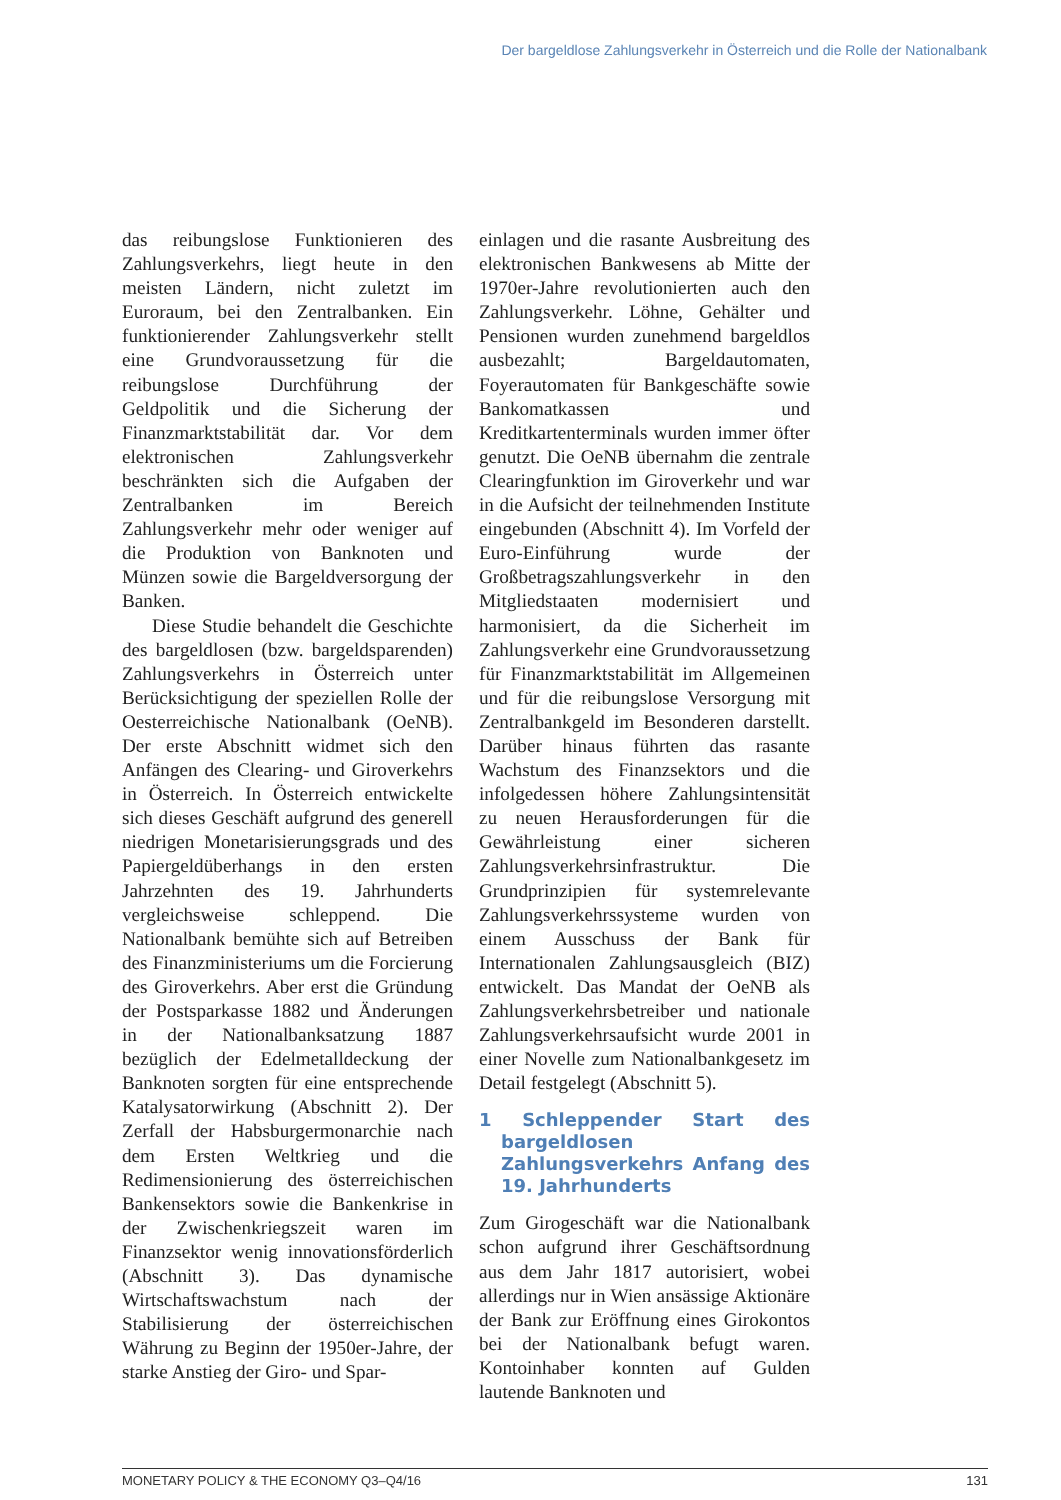Der bargeldlose Zahlungsverkehr in Österreich und die Rolle der Nationalbank
das reibungslose Funktionieren des Zahlungsverkehrs, liegt heute in den meisten Ländern, nicht zuletzt im Euroraum, bei den Zentralbanken. Ein funktionierender Zahlungsverkehr stellt eine Grundvoraussetzung für die reibungslose Durchführung der Geldpolitik und die Sicherung der Finanzmarktstabilität dar. Vor dem elektronischen Zahlungsverkehr beschränkten sich die Aufgaben der Zentralbanken im Bereich Zahlungsverkehr mehr oder weniger auf die Produktion von Banknoten und Münzen sowie die Bargeldversorgung der Banken.
Diese Studie behandelt die Geschichte des bargeldlosen (bzw. bargeldsparenden) Zahlungsverkehrs in Österreich unter Berücksichtigung der speziellen Rolle der Oesterreichische Nationalbank (OeNB). Der erste Abschnitt widmet sich den Anfängen des Clearing- und Giroverkehrs in Österreich. In Österreich entwickelte sich dieses Geschäft aufgrund des generell niedrigen Monetarisierungsgrads und des Papiergeldüberhangs in den ersten Jahrzehnten des 19. Jahrhunderts vergleichsweise schleppend. Die Nationalbank bemühte sich auf Betreiben des Finanzministeriums um die Forcierung des Giroverkehrs. Aber erst die Gründung der Postsparkasse 1882 und Änderungen in der Nationalbanksatzung 1887 bezüglich der Edelmetalldeckung der Banknoten sorgten für eine entsprechende Katalysatorwirkung (Abschnitt 2). Der Zerfall der Habsburgermonarchie nach dem Ersten Weltkrieg und die Redimensionierung des österreichischen Bankensektors sowie die Bankenkrise in der Zwischenkriegszeit waren im Finanzsektor wenig innovationsförderlich (Abschnitt 3). Das dynamische Wirtschaftswachstum nach der Stabilisierung der österreichischen Währung zu Beginn der 1950er-Jahre, der starke Anstieg der Giro- und Spar-
einlagen und die rasante Ausbreitung des elektronischen Bankwesens ab Mitte der 1970er-Jahre revolutionierten auch den Zahlungsverkehr. Löhne, Gehälter und Pensionen wurden zunehmend bargeldlos ausbezahlt; Bargeldautomaten, Foyerautomaten für Bankgeschäfte sowie Bankomatkassen und Kreditkartenterminals wurden immer öfter genutzt. Die OeNB übernahm die zentrale Clearingfunktion im Giroverkehr und war in die Aufsicht der teilnehmenden Institute eingebunden (Abschnitt 4). Im Vorfeld der Euro-Einführung wurde der Großbetragszahlungsverkehr in den Mitgliedstaaten modernisiert und harmonisiert, da die Sicherheit im Zahlungsverkehr eine Grundvoraussetzung für Finanzmarktstabilität im Allgemeinen und für die reibungslose Versorgung mit Zentralbankgeld im Besonderen darstellt. Darüber hinaus führten das rasante Wachstum des Finanzsektors und die infolgedessen höhere Zahlungsintensität zu neuen Herausforderungen für die Gewährleistung einer sicheren Zahlungsverkehrsinfrastruktur. Die Grundprinzipien für systemrelevante Zahlungsverkehrssysteme wurden von einem Ausschuss der Bank für Internationalen Zahlungsausgleich (BIZ) entwickelt. Das Mandat der OeNB als Zahlungsverkehrsbetreiber und nationale Zahlungsverkehrsaufsicht wurde 2001 in einer Novelle zum Nationalbankgesetz im Detail festgelegt (Abschnitt 5).
1 Schleppender Start des bargeldlosen Zahlungsverkehrs Anfang des 19. Jahrhunderts
Zum Girogeschäft war die Nationalbank schon aufgrund ihrer Geschäftsordnung aus dem Jahr 1817 autorisiert, wobei allerdings nur in Wien ansässige Aktionäre der Bank zur Eröffnung eines Girokontos bei der Nationalbank befugt waren. Kontoinhaber konnten auf Gulden lautende Banknoten und
MONETARY POLICY & THE ECONOMY Q3–Q4/16 131